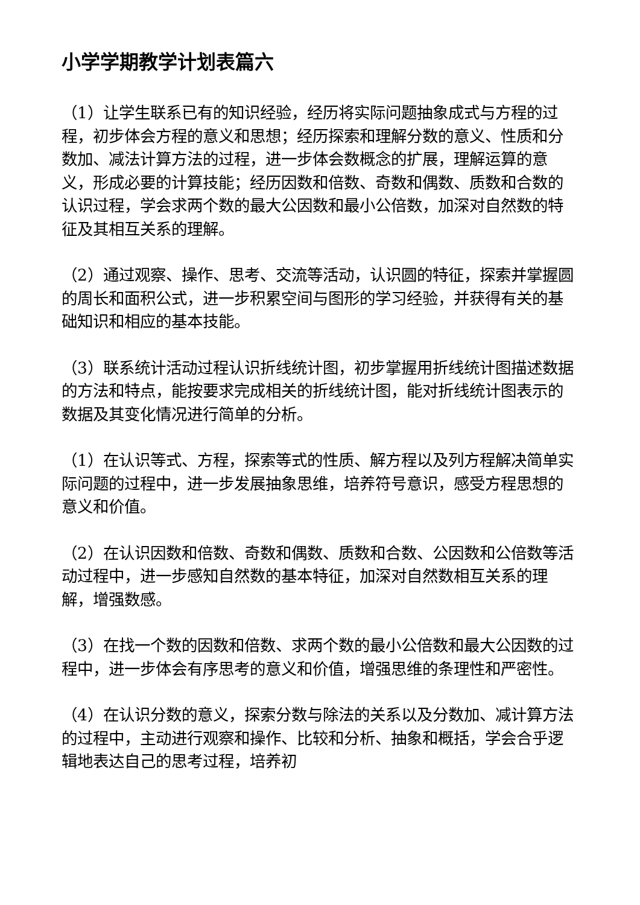小学学期教学计划表篇六
（1）让学生联系已有的知识经验，经历将实际问题抽象成式与方程的过程，初步体会方程的意义和思想；经历探索和理解分数的意义、性质和分数加、减法计算方法的过程，进一步体会数概念的扩展，理解运算的意义，形成必要的计算技能；经历因数和倍数、奇数和偶数、质数和合数的认识过程，学会求两个数的最大公因数和最小公倍数，加深对自然数的特征及其相互关系的理解。
（2）通过观察、操作、思考、交流等活动，认识圆的特征，探索并掌握圆的周长和面积公式，进一步积累空间与图形的学习经验，并获得有关的基础知识和相应的基本技能。
（3）联系统计活动过程认识折线统计图，初步掌握用折线统计图描述数据的方法和特点，能按要求完成相关的折线统计图，能对折线统计图表示的数据及其变化情况进行简单的分析。
（1）在认识等式、方程，探索等式的性质、解方程以及列方程解决简单实际问题的过程中，进一步发展抽象思维，培养符号意识，感受方程思想的意义和价值。
（2）在认识因数和倍数、奇数和偶数、质数和合数、公因数和公倍数等活动过程中，进一步感知自然数的基本特征，加深对自然数相互关系的理解，增强数感。
（3）在找一个数的因数和倍数、求两个数的最小公倍数和最大公因数的过程中，进一步体会有序思考的意义和价值，增强思维的条理性和严密性。
（4）在认识分数的意义，探索分数与除法的关系以及分数加、减计算方法的过程中，主动进行观察和操作、比较和分析、抽象和概括，学会合乎逻辑地表达自己的思考过程，培养初